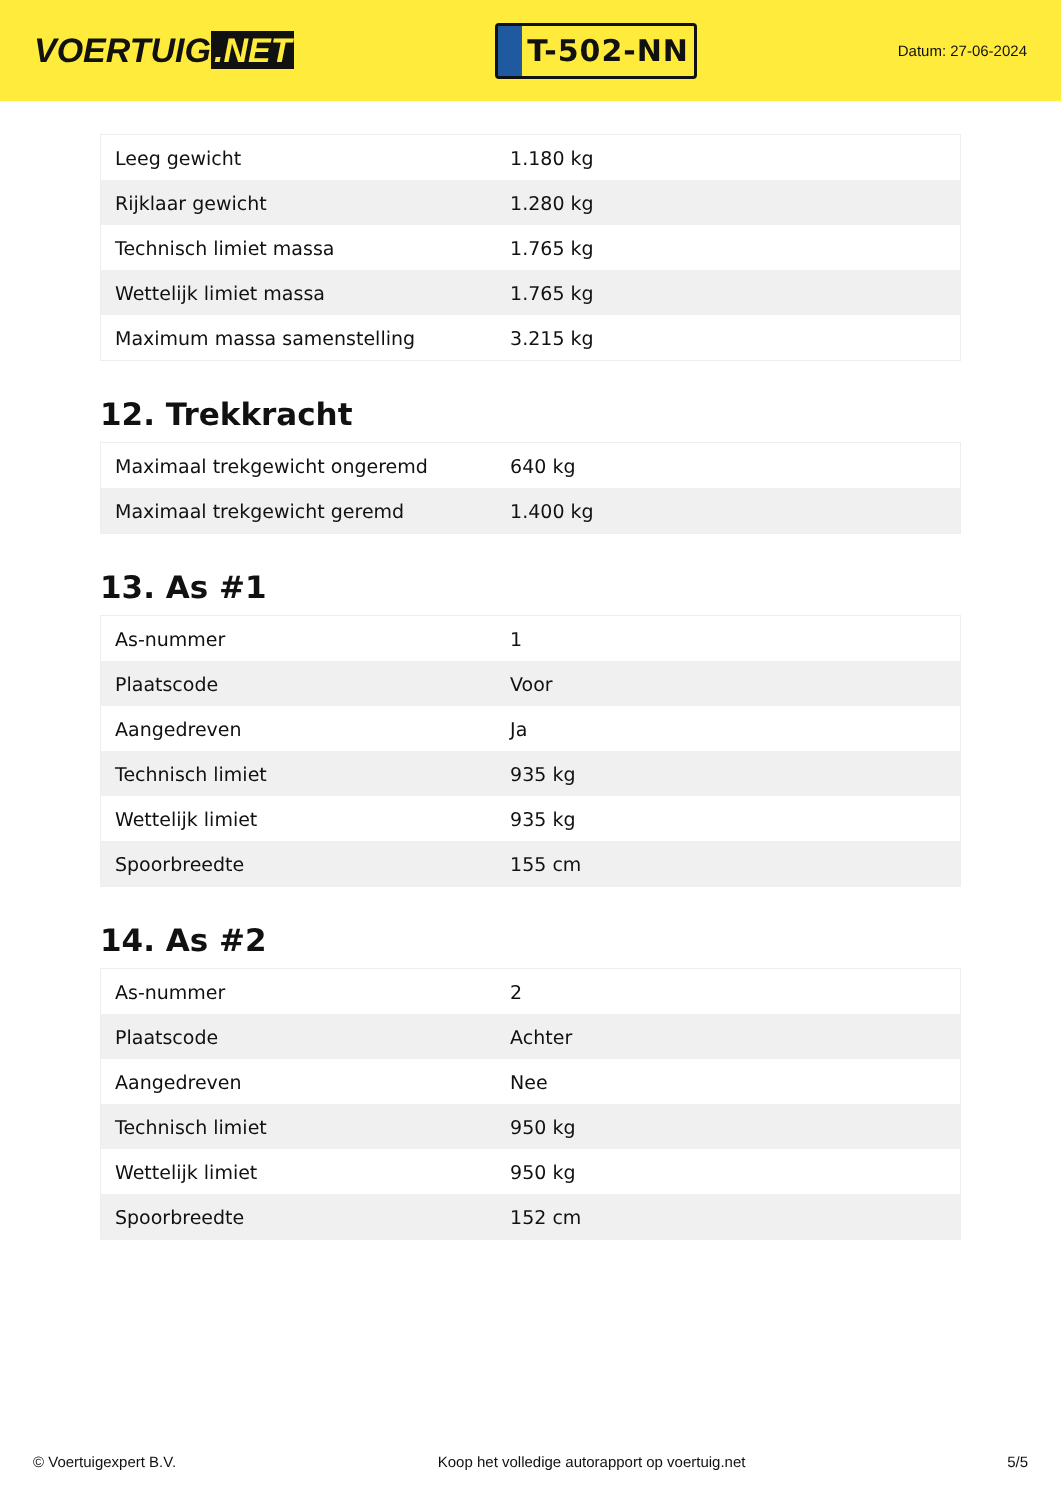VOERTUIG.NET
T-502-NN
Datum: 27-06-2024
| Leeg gewicht | 1.180 kg |
| Rijklaar gewicht | 1.280 kg |
| Technisch limiet massa | 1.765 kg |
| Wettelijk limiet massa | 1.765 kg |
| Maximum massa samenstelling | 3.215 kg |
12. Trekkracht
| Maximaal trekgewicht ongeremd | 640 kg |
| Maximaal trekgewicht geremd | 1.400 kg |
13. As #1
| As-nummer | 1 |
| Plaatscode | Voor |
| Aangedreven | Ja |
| Technisch limiet | 935 kg |
| Wettelijk limiet | 935 kg |
| Spoorbreedte | 155 cm |
14. As #2
| As-nummer | 2 |
| Plaatscode | Achter |
| Aangedreven | Nee |
| Technisch limiet | 950 kg |
| Wettelijk limiet | 950 kg |
| Spoorbreedte | 152 cm |
© Voertuigexpert B.V. Koop het volledige autorapport op voertuig.net 5/5